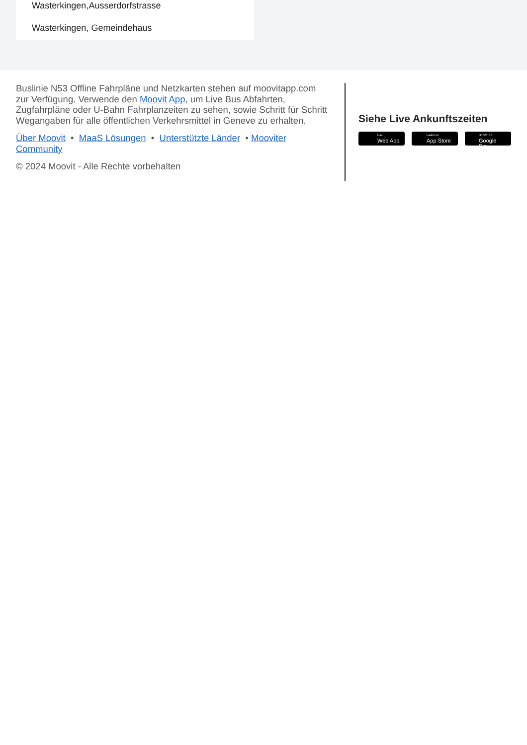Wasterkingen,Ausserdorfstrasse
Wasterkingen, Gemeindehaus
Buslinie N53 Offline Fahrpläne und Netzkarten stehen auf moovitapp.com zur Verfügung. Verwende den Moovit App, um Live Bus Abfahrten, Zugfahrpläne oder U-Bahn Fahrplanzeiten zu sehen, sowie Schritt für Schritt Wegangaben für alle öffentlichen Verkehrsmittel in Geneve zu erhalten.
Über Moovit • MaaS Lösungen • Unterstützte Länder • Mooviter Community
© 2024 Moovit - Alle Rechte vorbehalten
Siehe Live Ankunftszeiten
Use
Web App
Laden im
App Store
JETZT BEI
Google Play